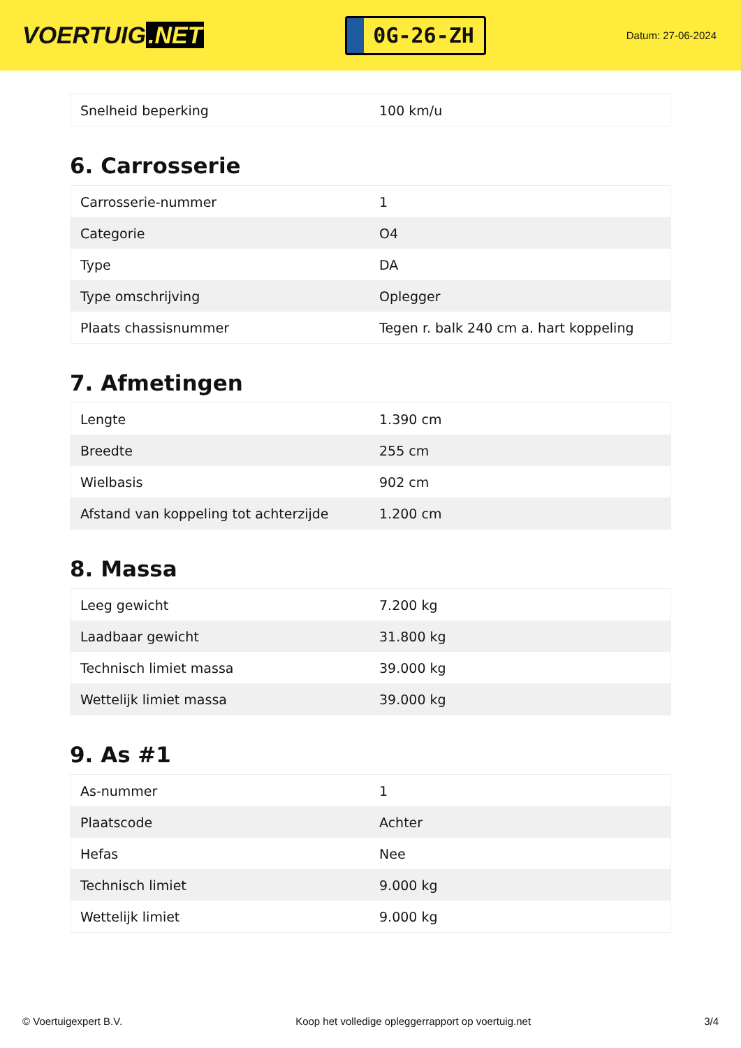VOERTUIG.NET
0G-26-ZH
Datum: 27-06-2024
| Snelheid beperking | 100 km/u |
6. Carrosserie
| Carrosserie-nummer | 1 |
| Categorie | O4 |
| Type | DA |
| Type omschrijving | Oplegger |
| Plaats chassisnummer | Tegen r. balk 240 cm a. hart koppeling |
7. Afmetingen
| Lengte | 1.390 cm |
| Breedte | 255 cm |
| Wielbasis | 902 cm |
| Afstand van koppeling tot achterzijde | 1.200 cm |
8. Massa
| Leeg gewicht | 7.200 kg |
| Laadbaar gewicht | 31.800 kg |
| Technisch limiet massa | 39.000 kg |
| Wettelijk limiet massa | 39.000 kg |
9. As #1
| As-nummer | 1 |
| Plaatscode | Achter |
| Hefas | Nee |
| Technisch limiet | 9.000 kg |
| Wettelijk limiet | 9.000 kg |
© Voertuigexpert B.V. Koop het volledige opleggerrapport op voertuig.net 3/4